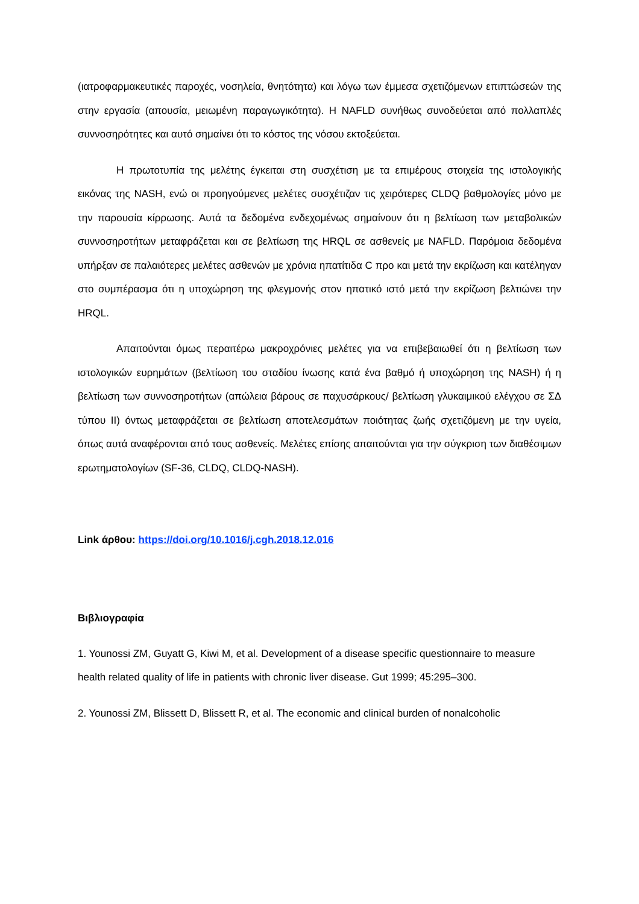(ιατροφαρμακευτικές παροχές, νοσηλεία, θνητότητα) και λόγω των έμμεσα σχετιζόμενων επιπτώσεών της στην εργασία (απουσία, μειωμένη παραγωγικότητα). Η NAFLD συνήθως συνοδεύεται από πολλαπλές συννοσηρότητες και αυτό σημαίνει ότι το κόστος της νόσου εκτοξεύεται.
Η πρωτοτυπία της μελέτης έγκειται στη συσχέτιση με τα επιμέρους στοιχεία της ιστολογικής εικόνας της NASH, ενώ οι προηγούμενες μελέτες συσχέτιζαν τις χειρότερες CLDQ βαθμολογίες μόνο με την παρουσία κίρρωσης. Αυτά τα δεδομένα ενδεχομένως σημαίνουν ότι η βελτίωση των μεταβολικών συννοσηροτήτων μεταφράζεται και σε βελτίωση της HRQL σε ασθενείς με NAFLD. Παρόμοια δεδομένα υπήρξαν σε παλαιότερες μελέτες ασθενών με χρόνια ηπατίτιδα C προ και μετά την εκρίζωση και κατέληγαν στο συμπέρασμα ότι η υποχώρηση της φλεγμονής στον ηπατικό ιστό μετά την εκρίζωση βελτιώνει την HRQL.
Απαιτούνται όμως περαιτέρω μακροχρόνιες μελέτες για να επιβεβαιωθεί ότι η βελτίωση των ιστολογικών ευρημάτων (βελτίωση του σταδίου ίνωσης κατά ένα βαθμό ή υποχώρηση της NASH) ή η βελτίωση των συννοσηροτήτων (απώλεια βάρους σε παχυσάρκους/ βελτίωση γλυκαιμικού ελέγχου σε ΣΔ τύπου ΙΙ) όντως μεταφράζεται σε βελτίωση αποτελεσμάτων ποιότητας ζωής σχετιζόμενη με την υγεία, όπως αυτά αναφέρονται από τους ασθενείς. Μελέτες επίσης απαιτούνται για την σύγκριση των διαθέσιμων ερωτηματολογίων (SF-36, CLDQ, CLDQ-NASH).
Link άρθου: https://doi.org/10.1016/j.cgh.2018.12.016
Βιβλιογραφία
1. Younossi ZM, Guyatt G, Kiwi M, et al. Development of a disease specific questionnaire to measure health related quality of life in patients with chronic liver disease. Gut 1999; 45:295–300.
2. Younossi ZM, Blissett D, Blissett R, et al. The economic and clinical burden of nonalcoholic